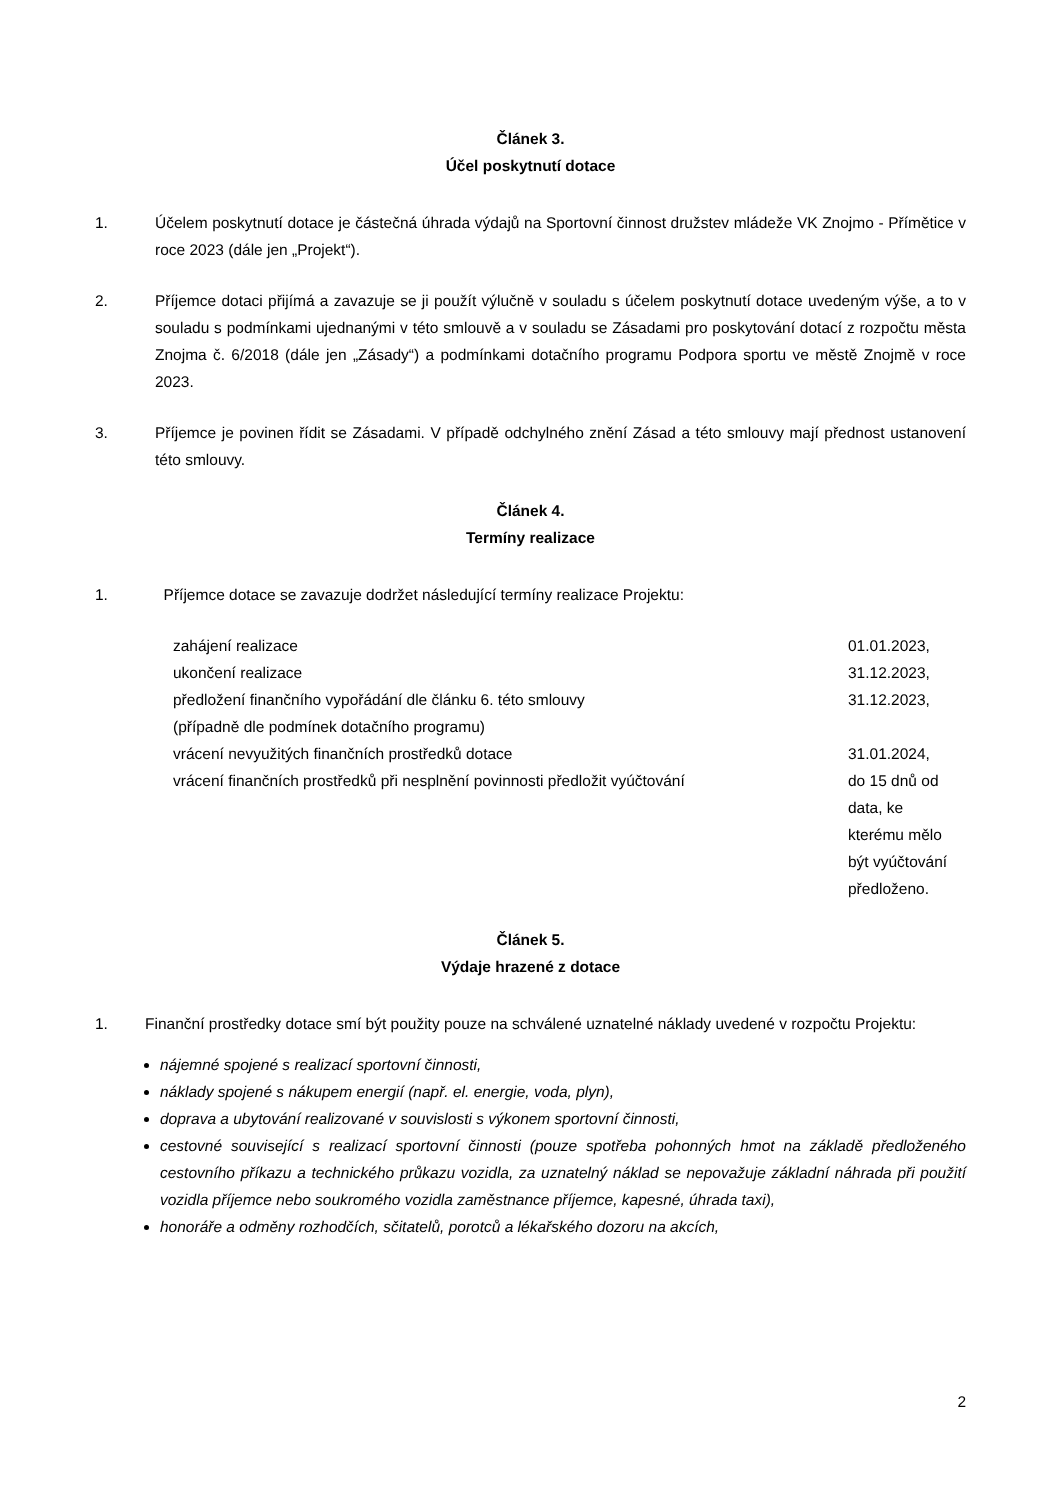Článek 3.
Účel poskytnutí dotace
1. Účelem poskytnutí dotace je částečná úhrada výdajů na Sportovní činnost družstev mládeže VK Znojmo - Přímětice v roce 2023 (dále jen „Projekt“).
2. Příjemce dotaci přijímá a zavazuje se ji použít výlučně v souladu s účelem poskytnutí dotace uvedeným výše, a to v souladu s podmínkami ujednanými v této smlouvě a v souladu se Zásadami pro poskytování dotací z rozpočtu města Znojma č. 6/2018 (dále jen „Zásady“) a podmínkami dotačního programu Podpora sportu ve městě Znojmě v roce 2023.
3. Příjemce je povinen řídit se Zásadami. V případě odchylného znění Zásad a této smlouvy mají přednost ustanovení této smlouvy.
Článek 4.
Termíny realizace
1. Příjemce dotace se zavazuje dodržet následující termíny realizace Projektu:
| zahájení realizace | 01.01.2023, |
| ukončení realizace | 31.12.2023, |
| předložení finančního vypořádání dle článku 6. této smlouvy (případně dle podmínek dotačního programu) | 31.12.2023, |
| vrácení nevyužitých finančních prostředků dotace | 31.01.2024, |
| vrácení finančních prostředků při nesplnění povinnosti předložit vyúčtování | do 15 dnů od data, ke kterému mělo být vyúčtování předloženo. |
Článek 5.
Výdaje hrazené z dotace
1. Finanční prostředky dotace smí být použity pouze na schválené uznatelné náklady uvedené v rozpočtu Projektu:
nájemné spojené s realizací sportovní činnosti,
náklady spojené s nákupem energií (např. el. energie, voda, plyn),
doprava a ubytování realizované v souvislosti s výkonem sportovní činnosti,
cestovné související s realizací sportovní činnosti (pouze spotřeba pohonných hmot na základě předloženého cestovního příkazu a technického průkazu vozidla, za uznatelný náklad se nepovažuje základní náhrada při použití vozidla příjemce nebo soukromého vozidla zaměstnance příjemce, kapesné, úhrada taxi),
honoráře a odměny rozhodčích, sčitatelů, porotců a lékařského dozoru na akcích,
2